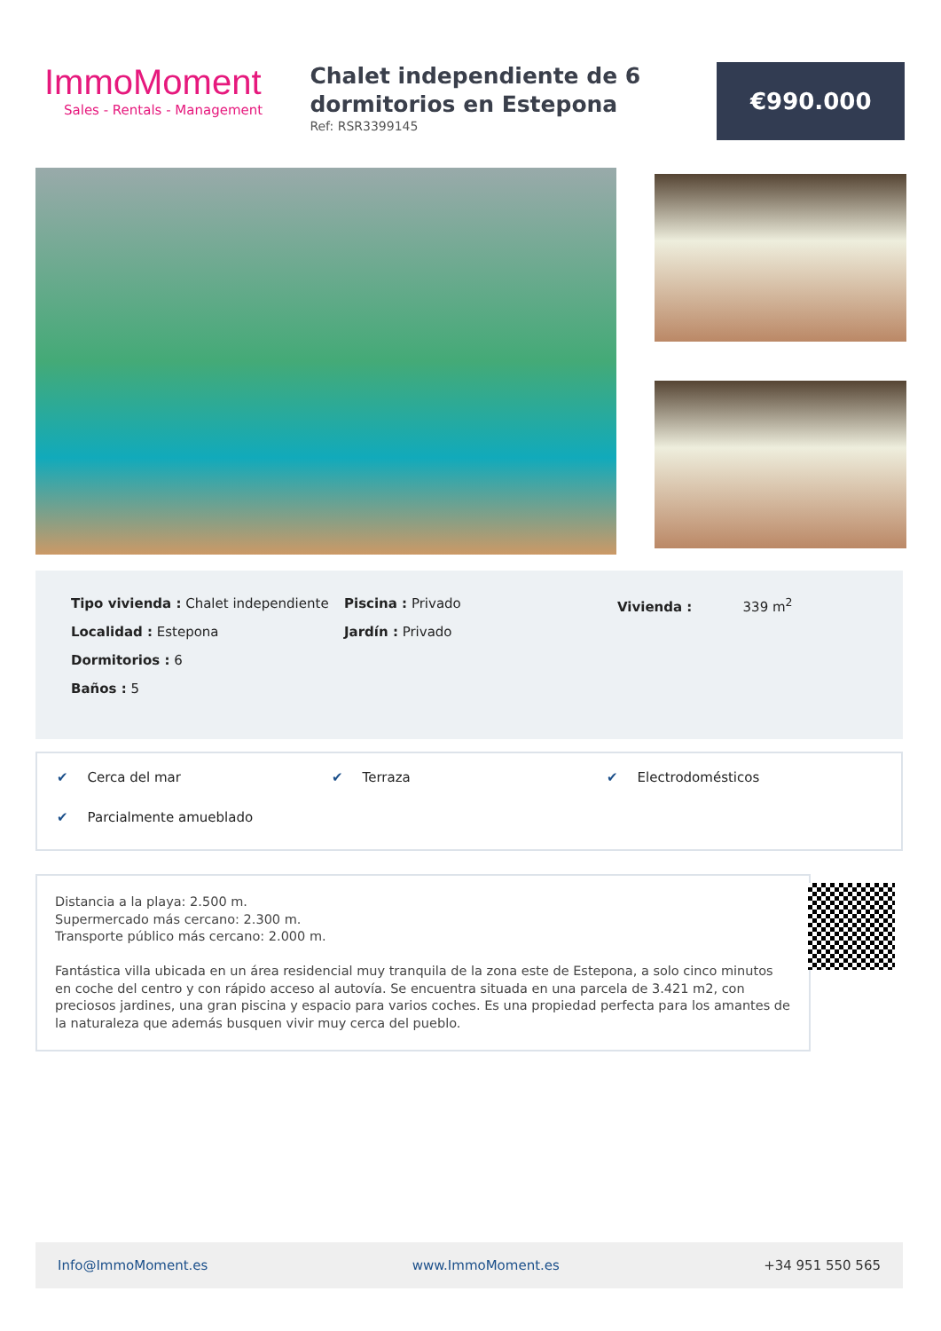ImmoMoment
Sales - Rentals - Management
Chalet independiente de 6 dormitorios en Estepona
Ref: RSR3399145
€990.000
Tipo vivienda : Chalet independiente
Localidad : Estepona
Dormitorios : 6
Baños : 5
Piscina : Privado
Jardín : Privado
Vivienda : 339 m<sup>2</sup>
✔ Cerca del mar ✔ Terraza ✔ Electrodomésticos ✔ Parcialmente amueblado
Distancia a la playa: 2.500 m.
Supermercado más cercano: 2.300 m.
Transporte público más cercano: 2.000 m.
Fantástica villa ubicada en un área residencial muy tranquila de la zona este de Estepona, a solo cinco minutos en coche del centro y con rápido acceso al autovía. Se encuentra situada en una parcela de 3.421 m2, con preciosos jardines, una gran piscina y espacio para varios coches. Es una propiedad perfecta para los amantes de la naturaleza que además busquen vivir muy cerca del pueblo.
Info@ImmoMoment.es www.ImmoMoment.es +34 951 550 565